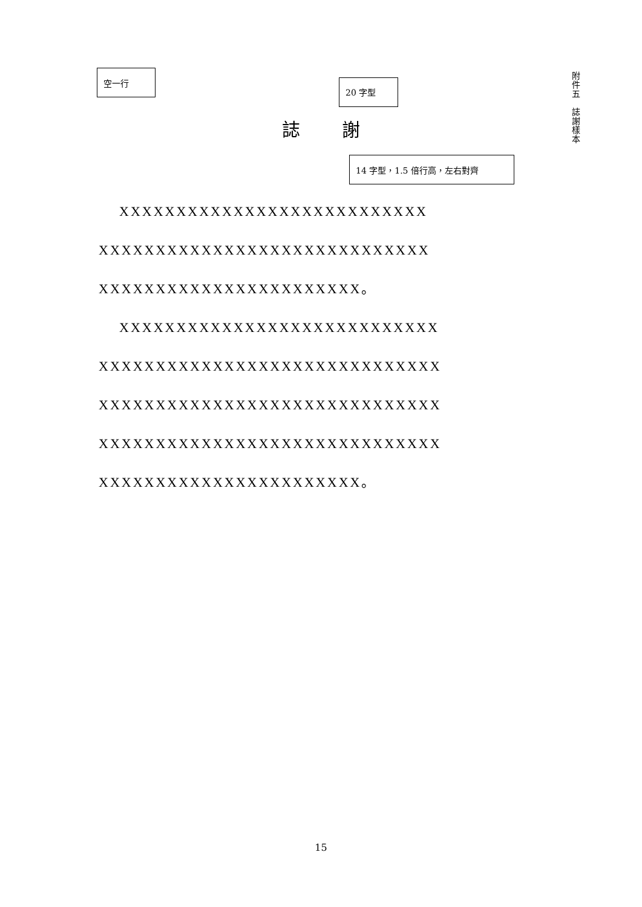空一行
20 字型
14 字型，1.5 倍行高，左右對齊
附
件
五
誌
謝
樣
本
誌 謝
XXXXXXXXXXXXXXXXXXXXXXXXXXX XXXXXXXXXXXXXXXXXXXXXXXXXXXXX XXXXXXXXXXXXXXXXXXXXXXX。
XXXXXXXXXXXXXXXXXXXXXXXXXXXX XXXXXXXXXXXXXXXXXXXXXXXXXXXXXX XXXXXXXXXXXXXXXXXXXXXXXXXXXXXX XXXXXXXXXXXXXXXXXXXXXXXXXXXXXX XXXXXXXXXXXXXXXXXXXXXXX。
15